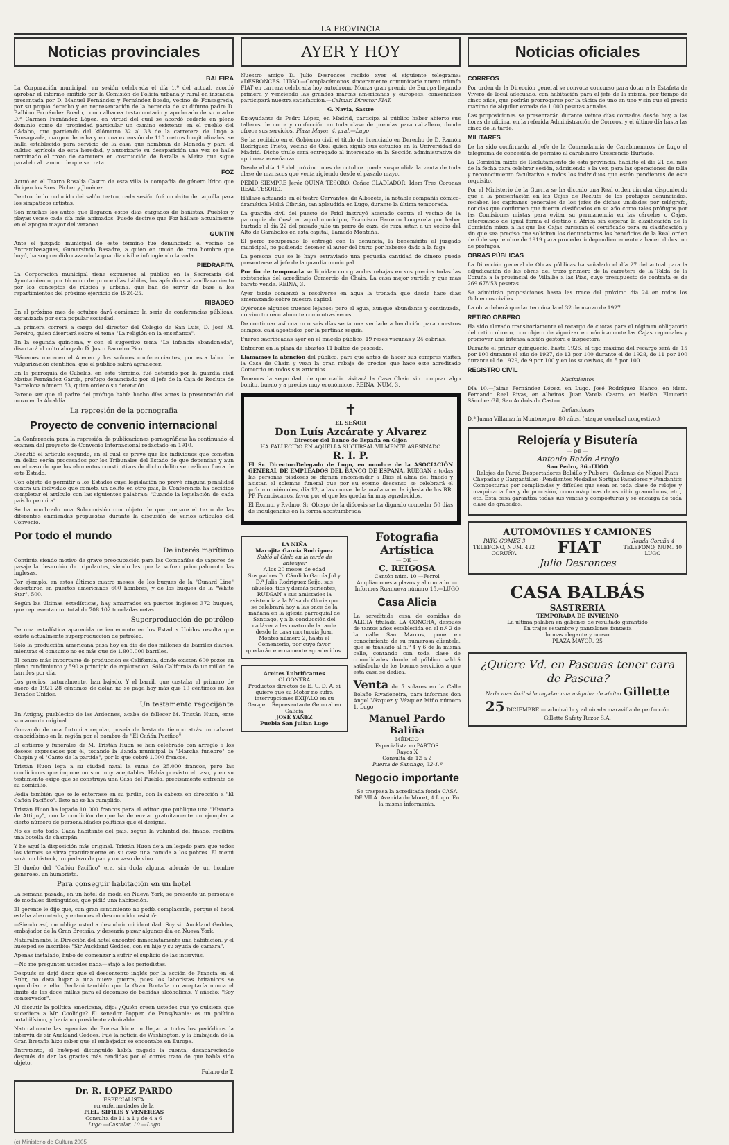LA PROVINCIA
Noticias provinciales AYER Y HOY Noticias oficiales
BALEIRA
La Corporación municipal, en sesión celebrada el día 1.º del actual, acordó aprobar el informe emitido por la Comisión de Policía urbana y rural en instancia presentada por D. Manuel Fernández y Fernández Boado, vecino de Fonsagrada, por su propio derecho y en representación de la herencia de su difunto padre D. Balbino Fernández Boado, como albacea testamentario y apoderado de su madre D.ª Carmen Fernández López, en virtud del cual se acordó cederle en pleno dominio como de propiedad particular un camino existente en el pueblo del Cádabo, que partiendo del kilómetro 32 al 33 de la carretera de Lugo a Fonsagrada, margen derecha y en una extensión de 110 metros longitudinales, se halla establecido para servicio de la casa que nombran de Moneda y para el cultivo agrícola de esta heredad, y autorizarle su desaparición una vez se halle terminado el trozo de carretera en costrucción de Baralla a Meira que sigue paralelo al camino de que se trata.
FOZ
Actuó en el Teatro Rosalía Castro de esta villa la compañía de género lírico que dirigen los Sres. Picher y Jiménez.
Dentro de lo reducido del salón teatro, cada sesión fué un éxito de taquilla para los simpáticos artistas.
Son muchos los autos que llegaron estos días cargados de bañistas. Pueblos y playas vense cada día más animados. Puede decirse que Foz hállase actualmente en el apogeo mayor del veraneo.
GUNTIN
Ante el juzgado municipal de este término fué denunciado el vecino de Entrambasaguas, Gumersindo Basadre, a quien en unión de otro hombre que huyó, ha sorprendido cazando la guardia civil e infringiendo la veda.
PIEDRAFITA
La Corporación municipal tiene expuestos al público en la Secretaría del Ayuntamiento, por término de quince días hábiles, los apéndices al amillaramiento por los conceptos de rústica y urbana, que han de servir de base a los repartimientos del próximo ejercicio de 1924-25.
RIBADEO
En el próximo mes de octubre dará comienzo la serie de conferencias públicas, organizada por esta popular sociedad.
La primera correrá a cargo del director del Colegio de San Luis, D. José M. Pereiro, quien disertará sobre el tema "La religión en la enseñanza".
En la segunda quincena, y con el sugestivo tema "La infancia abandonada", disertará el culto abogado D. Justo Barreiro Pico.
Plácemes merecen el Ateneo y los señores conferenciantes, por esta labor de vulgarización científica, que el público sabrá agradecer.
En la parroquia de Cubelas, en este término, fué detenido por la guardia civil Matías Fernández García, prófugo denunciado por el jefe de la Caja de Recluta de Barcelona número 53, quien ordenó su detención.
Parece ser que el padre del prófugo había hecho días antes la presentación del mozo en la Alcaldía.
La represión de la pornografía
Proyecto de convenio internacional
La Conferencia para la represión de publicaciones pornográficas ha continuado el examen del proyecto de Convenio Internacional redactado en 1910.
Discutió el artículo segundo, en el cual se prevé que los individuos que cometan un delito serán procesados por los Tribunales del Estado de que dependan y aun en el caso de que los elementos constitutivos de dicho delito se realicen fuera de este Estado.
Con objeto de permitir a los Estados cuya legislación no prevé ninguna penalidad contra un individuo que cometa un delito en otro país, la Conferencia ha decidido completar el artículo con las siguientes palabras: "Cuando la legislación de cada país lo permita".
Se ha nombrado una Subcomisión con objeto de que prepare el texto de las diferentes enmiendas propuestas durante la discusión de varios artículos del Convenio.
Por todo el mundo
De interés marítimo
Continúa siendo motivo de grave preocupación para las Compañías de vapores de pasaje la deserción de tripulantes, siendo las que la sufren principalmente las inglesas.
Por ejemplo, en estos últimos cuatro meses, de los buques de la "Cunard Line" desertaron en puertos americanos 600 hombres, y de los buques de la "White Star", 500.
Según las últimas estadísticas, hay amarrados en puertos ingleses 372 buques, que representan un total de 708.102 toneladas netas.
Superproducción de petróleo
De una estadística aparecida recientemente en los Estados Unidos resulta que existe actualmente superproducción de petróleo.
Sólo la producción americana pasa hoy en día de dos millones de barriles diarios, mientras el consumo no es más que de 1.800.000 barriles.
El centro más importante de producción es California, donde existen 600 pozos en pleno rendimiento y 590 a principio de explotación. Sólo California da un millón de barriles por día.
Los precios, naturalmente, han bajado. Y el barril, que costaba el primero de enero de 1921 28 céntimos de dólar, no se paga hoy más que 19 céntimos en los Estados Unidos.
Un testamento regocijante
En Attigny, pueblecito de las Ardennes, acaba de fallecer M. Tristán Huon, ente sumamente original.
Gonzando de una fortunita regular, poseía de bastante tiempo atrás un cabaret conocidísimo en la región por el nombre de "El Cañón Pacífico".
El entierro y funerales de M. Tristán Huon se han celebrado con arreglo a los deseos expresados por él, tocando la Banda municipal la "Marcha fúnebre" de Chopin y el "Canto de la partida", por lo que cobró 1.000 francos.
Tristán Huon lega a su ciudad natal la suma de 25.000 francos, pero las condiciones que impone no son muy aceptables. Había previsto el caso, y en su testamento exige que se construya una Casa del Pueblo, precisamente enfrente de su domicilio.
Pedía también que se le enterrase en su jardín, con la cabeza en dirección a "El Cañón Pacífico". Esto no se ha cumplido.
Tristán Huon ha legado 10 000 francos para el editor que publique una "Historia de Attigny", con la condición de que ha de enviar gratuitamente un ejemplar a cierto número de personalidades políticas que él designa.
No es esto todo. Cada habitante del país, según la voluntad del finado, recibirá una botella de champán.
Y he aquí la disposición más original. Tristán Huon deja un legado para que todos los viernes se sirva gratuitamente en su casa una comida a los pobres. El menú será: un bisteck, un pedazo de pan y un vaso de vino.
El dueño del "Cañón Pacífico" era, sin duda alguna, además de un hombre generoso, un humorista.
Para conseguir habitación en un hotel
La semana pasada, en un hotel de moda en Nueva York, se presentó un personaje de modales distinguidos, que pidió una habitación.
El gerente le dijo que, con gran sentimiento no podía complacerle, porque el hotel estaba abarrotado, y entonces el desconocido insistió:
—Siendo así, me obliga usted a descubrir mi identidad. Soy sir Auckland Geddes, embajador de la Gran Bretaña, y desearía pasar algunos día en Nueva York.
Naturalmente, la Dirección del hotel encontró inmediatamente una habitación, y el huéaped se inscribió: "Sir Auckland Geddes, con su hijo y su ayuda de cámara".
Apenas instalado, hubo de comenzar a sufrir el suplicio de las interviús.
—No me pregunten ustedes nada—atajó a los periodistas.
Después se dejó decir que el descontento inglés por la acción de Francia en el Ruhr, no dará lugar a una nueva guerra, pues los laboristas británicos se opondrían a ello. Declaró también que la Gran Bretaña no aceptaría nunca el límite de las doce millas para el decomiso de bebidas alcóholicas. Y añadió: "Soy conservador".
Al discutir la política americana, dijo: ¿Quién creen ustedes que yo quisiera que sucediera a Mr. Coolidge? El senador Popper, de Pensylvania: es un político notabilísimo, y haría un presidente admirable.
Naturalmente las agencias de Prensa hicieron llegar a todos los periódicos la interviú de sir Auckland Gedoes. Fué la noticia de Washington, y la Embajada de la Gran Bretaña hizo saber que el embajador se encontaba en Europa.
Entretanto, el huésped distinguido había pagado la cuenta, desapareciendo después de dar las gracias más rendidas por el cortés trato de que había sido objeto.
Fulano de T.
Dr. R. LOPEZ PARDO
ESPECIALISTA
en enfermedades de la
PIEL, SIFILIS Y VENEREAS
Consulta de 11 a 1 y de 4 a 6
Lugo.—Castelar, 10.—Lugo
Nuestro amigo D. Julio Desronces recibió ayer el siguiente telegrama: «DESRONCES. LUGO.—Complacémonos sinceramente comunicarle nuevo triunfo FIAT en carrera celebrada hoy autodromo Monza gran premio de Europa llegando primera y venciendo las grandes marcas americanas y europeas; convencidos participará nuestra satisfacción.—Calmari Director FIAT.
G. Navia, Sastre
Ex-ayudante de Pedro López, en Madrid, participa al público haber abierto sus talleres de corte y confección en toda clase de prendas para caballero, donde ofrece sus servicios. Plaza Mayor, 4, pral.—Lugo
Se ha recibido en el Gobierno civil el título de licenciado en Derecho de D. Ramón Rodríguez Prieto, vecino de Orol quien siguió sus estudios en la Universidad de Madrid. Dicho título será entregado al interesado en la Sección administrativa de eprimera enseñanza.
Desde el día 1.º del próximo mes de octubre queda suspendida la venta de toda clase de mariscos que venía rigiendo desde el pasado mayo.
PEDID SIEMPRE Jeréz QUINA TESORO. Coñac GLADIADOR. Idem Tres Coronas REAL TESORO.
Hállase actuando en el teatro Cervantes, de Albacete, la notable compañía cómico-dramática Meliá Cibrián, tan aplaudida en Lugo, durante la última temporada.
La guardia civil del puesto de Friol instruyó atestado contra el vecino de la parroquia de Ousá en aquel municipio, Francisco Ferreiro Longarela por haber hurtado el día 22 del pasado julio un perro de caza, de raza setar, a un vecino del Alto de Garabolos en esta capital, llamado Montaña.
El perro recuperado lo entregó con la denuncia, la benemérita al juzgado municipal, no pudiendo detener al autor del hurto por haberse dado a la fuga
La persona que se le haya extraviado una pequeña cantidad de dinero puede presentarse al jefe de la guardia municipal.
Por fin de temporada se liquidan con grandes rebajas en sus precios todas las existencias del acreditado Comercio de Chain. La casa mejor surtida y que mas barato vende. REINA, 3.
Ayer tarde comenzó a resolverse en agua la tronada que desde hace días amenazando sobre nuestra capital
Oyéronse algunos truenos lejanos; pero el agua, aunque abundante y continuada, no vino torrencialmente como otras veces.
De continuar así cuatro o seis días sería una verdadera bendición para nuestros campos, casi agostados por la pertinaz sequía.
Fueron sacrificadas ayer en el macelo público, 19 reses vacunas y 24 cabrías.
Entraron en la plaza de abastos 11 bultos de pescado.
Llamamos la atención del público, para que antes de hacer sus compras visiten la Casa de Chain y vean la gran rebaja de precios que hace este acreditado Comercio en todos sus artículos.
Tenemos la seguridad, de que nadie visitará la Casa Chain sin comprar algo bonito, bueno y a precios muy económicos. REINA, NUM. 3.
✝
EL SEÑOR
Don Luís Azcárate y Alvarez
Director del Banco de España en Gijón
HA FALLECIDO EN AQUELLA SUCURSAL VILMENTE ASESINADO
R. I. P.
El Sr. Director-Delegado de Lugo, en nombre de la ASOCIACIÓN GENERAL DE EMPLEADOS DEL BANCO DE ESPAÑA, RUEGAN a todas las personas piadosas se dignen encomendar a Dios el alma del finado y asistan al solemne funeral que por su eterno descanso se celebrará el próximo miércoles, día 12, a las nueve de la mañana en la iglesia de los RR. PP. Franciscanos, favor por el que les quedarán muy agradecidos.
El Excmo. y Rvdmo. Sr. Obispo de la diócesis se ha dignado conceder 50 días de indulgencias en la forma acostumbrada
LA NIÑA
Marujita García Rodríguez
Subió al Cielo en la tarde de anteayer
A los 20 meses de edad
Sus padres D. Cándido García Jul y D.ª Julia Rodríguez Seijo, sus abuelos, tíos y demás parientes, RUEGAN a sus amistades la asistencia a la Misa de Gloria que se celebrará hoy a las once de la mañana en la iglesia parroquial de Santiago, y a la conducción del cadáver a las cuatro de la tarde desde la casa mortuoria Juan Montes número 2, hasta el Cementerio, por cuyo favor quedarán eternamente agradecidos.
Aceites Lubrificantes
OLGONTRA
Productos directos de E. U. D. A. si quiere que su Motor no sufra interrupciones EXIJALO en su Garaje... Representante General en Galicia
JOSÉ YAÑEZ
Puebla San Julian Lugo
Fotografia Artística
— DE —
C. REIGOSA
Cantón núm. 10 —Ferrol
Ampliaciones a plazos y al contado. —Informes Ruanueva número 15.—LUGO
Casa Alicia
La acreditada casa de comidas de ALICIA titulada LA CONCHA, después de tantos años establecida en el n.º 2 de la calle San Marcos, pone en conocimiento de su numerosa clientela, que se trasladó al n.º 4 y 6 de la misma calle, contando con toda clase de comodidades donde el público saldrá satisfecho de los buenos servicios a que esta casa se dedica.
Venta de 5 solares en la Calle Bolaño Rivadeneira, para informes don Angel Vázquez y Vázquez Miño número 1, Lugo
Manuel Pardo Baliña
MÉDICO
Especialista en PARTOS
Rayos X
Consulta de 12 a 2
Puerta de Santiago, 32-1.º
Negocio importante
Se traspasa la acreditada fonda CASA DE VILA. Avenida de Moret, 4 Lugo. En la misma informarán.
CORREOS
Por orden de la Dirección general se convoca concurso para dotar a la Estafeta de Vivero de local adecuado, con habitación para el jefe de la misma, por tiempo de cinco años, que podrán prorrogarse por la tácita de uno en uno y sin que el precio máximo de alquiler exceda de 1.000 pesetas anuales.
Las proposiciones se presentarán durante veinte días contados desde hoy, a las horas de oficina, en la referida Administración de Correos, y el último día hasta las cinco de la tarde.
MILITARES
Le ha sido confirmado al jefe de la Comandancia de Carabineneros de Lugo el telegrama de concesión de permiso al carabinero Crescencio Hurtado.
La Comisión mixta de Reclutamiento de esta provincia, habilitó el día 21 del mes de la fecha para celebrar sesión, admitiendo a la vez, para las operaciones de talla y reconocimiento facultativo a todos los individuos que estén pendientes de este requisito.
Por el Ministerio de la Guerra se ha dictado una Real orden circular disponiendo que a la presentación en las Cajas de Recluta de los prófugos denunciados, recaben los capitanes generales de los jefes de dichas unidades por telégrafo, noticias que confirmen que fueron clasificados en su año como tales prófugos por las Comisiones mixtas para evitar su permanencia en las cárceles o Cajas, interesando de igual forma el destino a Africa sin esperar la clasificación de la Comisión mixta a las que las Cajas cursarán el certificado para su clasificación y sin que sea preciso que soliciten los denunciantes los beneficios de la Real orden de 6 de septiembre de 1919 para proceder independientemente a hacer el destino de prófugos.
OBRAS PÚBLICAS
La Dirección general de Obras públicas ha señalado el día 27 del actual para la adjudicación de las obras del trozo primero de la carretera de la Tolda de la Coruña a la provincial de Villalba a las Pías, cuyo presupuesto de contrata es de 269.675'53 pesetas.
Se admitirán proposiciones hasta las trece del próximo día 24 en todos los Gobiernos civiles.
La obra deberá quedar terminada el 32 de marzo de 1927.
RETIRO OBRERO
Ha sido elevado transitoriamente el recargo de cuotas para el régimen obligatorio del retiro obrero, con objeto de vigorizar económicamente las Cajas regionales y promover una intensa acción gestora e inspectora
Durante el primer quinquenio, hasta 1926, el tipo máximo del recargo será de 15 por 100 durante el año de 1927, de 13 por 100 durante el de 1928, de 11 por 100 durante el de 1929, de 9 por 100 y en los sucesivos, de 5 por 100
REGISTRO CIVIL
Nacimientos
Día 10.—Jaime Fernández López, en Lugo. José Rodríguez Blanco, en idem. Fernando Real Rivas, en Albeiros. Juan Varela Castro, en Meilán. Eleuterio Sánchez Gil, San Andrés de Castro.
Defunciones
D.ª Juana Villamarín Montenegro, 80 años, (ataque cerebral congestivo.)
Relojería y Bisutería
— DE —
Antonio Ratón Arrojo
San Pedro, 36.-LUGO
Relojes de Pared Despertadores Bolsillo y Pulsera · Cadenas de Níquel Plata Chapadas y Gargantillas · Pendientes Medallas Sortijas Pasadores y Pendantifs
Composturas por complicadas y difíciles que sean en toda clase de relojes y maquinaria fina y de precisión, como máquinas de escribir gramófonos, etc., etc. Esta casa garantiza todas sus ventas y composturas y se encarga de toda clase de grabados.
AUTOMÓVILES Y CAMIONES
PAYO GÓMEZ 3
TELEFONO, NUM. 422
CORUÑA FIAT Ronda Coruña 4
TELEFONO, NUM. 40
LUGO
Julio Desronces
CASA BALBÁS
SASTRERIA
TEMPORADA DE INVIERNO
La última palabra en gabanes de resultado garantido
En trajes estambre y pantalones fantasía
lo mas elegante y nuevo
PLAZA MAYOR, 25
¿Quiere Vd. en Pascuas tener cara de Pascua?
Nada mas facil si le regalan una máquina de afeitar Gillette
25 DICIEMBRE — admirable y admirada maravilla de perfección
Gillette Safety Razor S.A.
(c) Ministerio de Cultura 2005